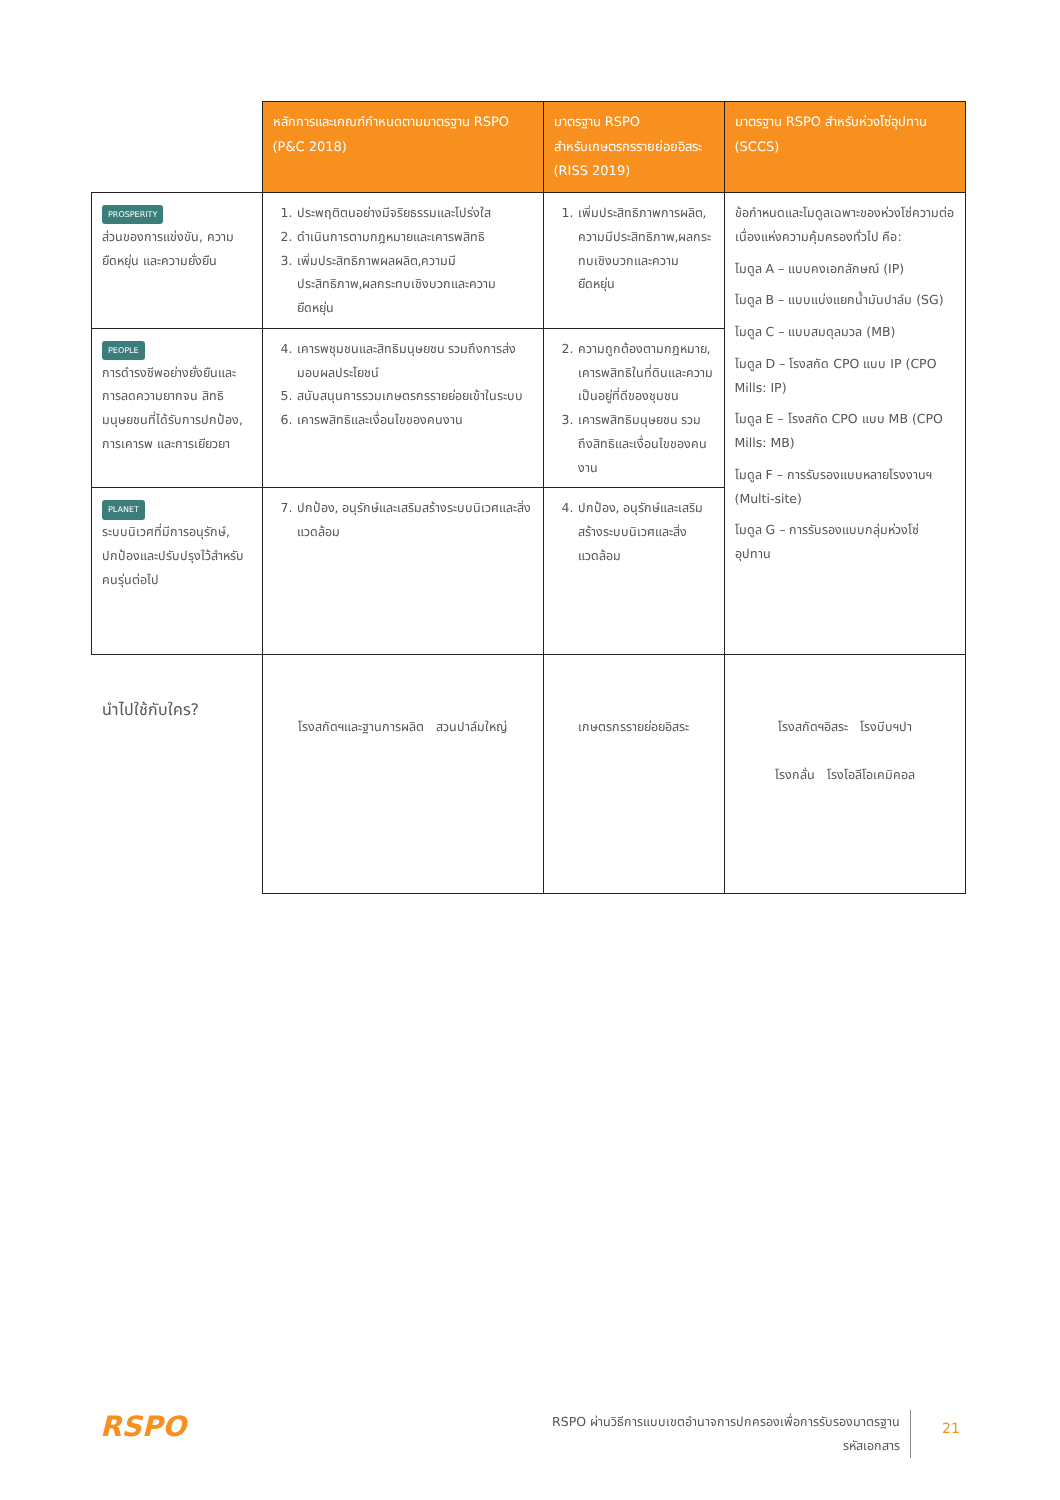| | หลักการและเกณฑ์กำหนดตามมาตรฐาน RSPO (P&C 2018) | มาตรฐาน RSPO สำหรับเกษตรกรรายย่อยอิสระ (RISS 2019) | มาตรฐาน RSPO สำหรับห่วงโซ่อุปทาน (SCCS) |
| --- | --- | --- | --- |
| PROSPERITY ส่วนของการแข่งขัน, ความยืดหยุ่น และความยั่งยืน | 1. ประพฤติตนอย่างมีจริยธรรมและโปร่งใส 2. ดำเนินการตามกฎหมายและเคารพสิทธิ 3. เพิ่มประสิทธิภาพผลผลิต,ความมีประสิทธิภาพ,ผลกระทบเชิงบวกและความยืดหยุ่น | 1. เพิ่มประสิทธิภาพการผลิต, ความมีประสิทธิภาพ,ผลกระทบเชิงบวกและความยืดหยุ่น | ข้อกำหนดและโมดูลเฉพาะของห่วงโซ่ความต่อเนื่องแห่งความคุ้มครองทั่วไป คือ: โมดูล A – แบบคงเอกลักษณ์ (IP) โมดูล B – แบบแบ่งแยกน้ำมันปาล์ม (SG) โมดูล C – แบบสมดุลมวล (MB) โมดูล D – โรงสกัด CPO แบบ IP (CPO Mills: IP) โมดูล E – โรงสกัด CPO แบบ MB (CPO Mills: MB) โมดูล F – การรับรองแบบหลายโรงงานฯ (Multi-site) โมดูล G – การรับรองแบบกลุ่มห่วงโซ่อุปทาน |
| PEOPLE การดำรงชีพอย่างยั่งยืนและการลดความยากจน สิทธิมนุษยชนที่ได้รับการปกป้อง, การเคารพ และการเยียวยา | 4. เคารพชุมชนและสิทธิมนุษยชน รวมถึงการส่งมอบผลประโยชน์ 5. สนับสนุนการรวมเกษตรกรรายย่อยเข้าในระบบ 6. เคารพสิทธิและเงื่อนไขของคนงาน | 2. ความถูกต้องตามกฎหมาย, เคารพสิทธิในที่ดินและความเป็นอยู่ที่ดีของชุมชน 3. เคารพสิทธิมนุษยชน รวมถึงสิทธิและเงื่อนไขของคนงาน | |
| PLANET ระบบนิเวศที่มีการอนุรักษ์, ปกป้องและปรับปรุงไว้สำหรับคนรุ่นต่อไป | 7. ปกป้อง, อนุรักษ์และเสริมสร้างระบบนิเวศและสิ่งแวดล้อม | 4. ปกป้อง, อนุรักษ์และเสริมสร้างระบบนิเวศและสิ่งแวดล้อม | |
| นำไปใช้กับใคร? | โรงสกัดฯและฐานการผลิต สวนปาล์มใหญ่ | เกษตรกรรายย่อยอิสระ | โรงสกัดฯอิสระ โรงบีบฯปา โรงกลั่น โรงโอลีโอเคมิคอล |
RSPO
RSPO ผ่านวิธีการแบบเขตอำนาจการปกครองเพื่อการรับรองมาตรฐาน
รหัสเอกสาร
21